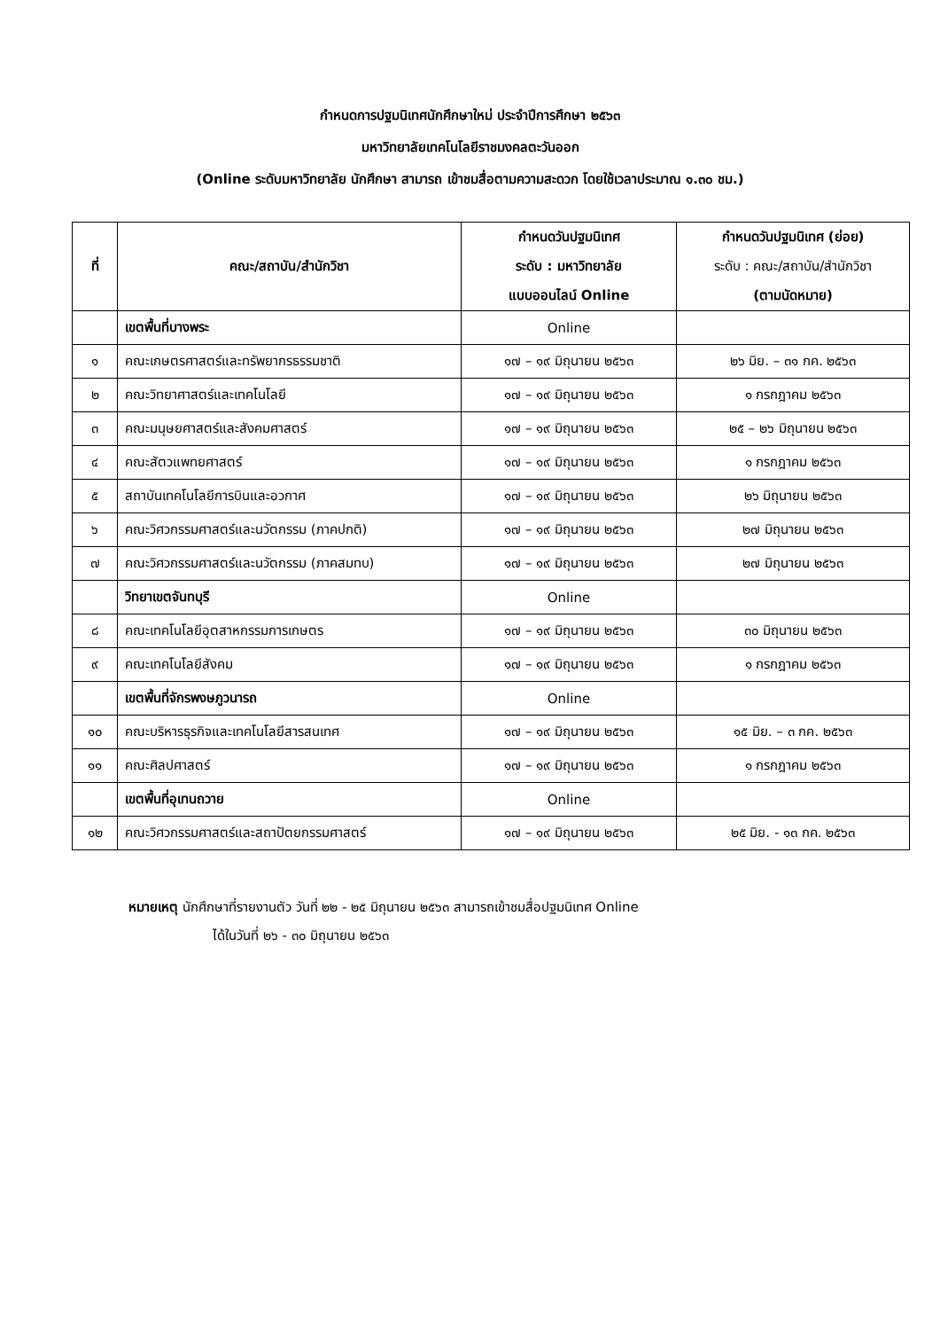กำหนดการปฐมนิเทศนักศึกษาใหม่ ประจำปีการศึกษา ๒๕๖๓
มหาวิทยาลัยเทคโนโลยีราชมงคลตะวันออก
(Online ระดับมหาวิทยาลัย นักศึกษา สามารถ เข้าชมสื่อตามความสะดวก โดยใช้เวลาประมาณ ๑.๓๐ ชม.)
| ที่ | คณะ/สถาบัน/สำนักวิชา | กำหนดวันปฐมนิเทศ ระดับ : มหาวิทยาลัย แบบออนไลน์ Online | กำหนดวันปฐมนิเทศ (ย่อย) ระดับ : คณะ/สถาบัน/สำนักวิชา (ตามนัดหมาย) |
| --- | --- | --- | --- |
| | เขตพื้นที่บางพระ | Online | |
| ๑ | คณะเกษตรศาสตร์และทรัพยากรธรรมชาติ | ๑๗ – ๑๙ มิถุนายน ๒๕๖๓ | ๒๖ มิย. – ๓๑ กค. ๒๕๖๓ |
| ๒ | คณะวิทยาศาสตร์และเทคโนโลยี | ๑๗ – ๑๙ มิถุนายน ๒๕๖๓ | ๑ กรกฎาคม ๒๕๖๓ |
| ๓ | คณะมนุษยศาสตร์และสังคมศาสตร์ | ๑๗ – ๑๙ มิถุนายน ๒๕๖๓ | ๒๕ – ๒๖ มิถุนายน ๒๕๖๓ |
| ๔ | คณะสัตวแพทยศาสตร์ | ๑๗ – ๑๙ มิถุนายน ๒๕๖๓ | ๑ กรกฎาคม ๒๕๖๓ |
| ๕ | สถาบันเทคโนโลยีการบินและอวกาศ | ๑๗ – ๑๙ มิถุนายน ๒๕๖๓ | ๒๖ มิถุนายน ๒๕๖๓ |
| ๖ | คณะวิศวกรรมศาสตร์และนวัตกรรม (ภาคปกติ) | ๑๗ – ๑๙ มิถุนายน ๒๕๖๓ | ๒๗ มิถุนายน ๒๕๖๓ |
| ๗ | คณะวิศวกรรมศาสตร์และนวัตกรรม (ภาคสมทบ) | ๑๗ – ๑๙ มิถุนายน ๒๕๖๓ | ๒๗ มิถุนายน ๒๕๖๓ |
| | วิทยาเขตจันทบุรี | Online | |
| ๘ | คณะเทคโนโลยีอุตสาหกรรมการเกษตร | ๑๗ – ๑๙ มิถุนายน ๒๕๖๓ | ๓๐ มิถุนายน ๒๕๖๓ |
| ๙ | คณะเทคโนโลยีสังคม | ๑๗ – ๑๙ มิถุนายน ๒๕๖๓ | ๑ กรกฎาคม ๒๕๖๓ |
| | เขตพื้นที่จักรพงษภูวนารถ | Online | |
| ๑๐ | คณะบริหารธุรกิจและเทคโนโลยีสารสนเทศ | ๑๗ – ๑๙ มิถุนายน ๒๕๖๓ | ๑๕ มิย. – ๓ กค. ๒๕๖๓ |
| ๑๑ | คณะศิลปศาสตร์ | ๑๗ – ๑๙ มิถุนายน ๒๕๖๓ | ๑ กรกฎาคม ๒๕๖๓ |
| | เขตพื้นที่อุเทนถวาย | Online | |
| ๑๒ | คณะวิศวกรรมศาสตร์และสถาปัตยกรรมศาสตร์ | ๑๗ – ๑๙ มิถุนายน ๒๕๖๓ | ๒๕ มิย. - ๑๓ กค. ๒๕๖๓ |
หมายเหตุ นักศึกษาที่รายงานตัว วันที่ ๒๒ - ๒๕ มิถุนายน ๒๕๖๓ สามารถเข้าชมสื่อปฐมนิเทศ Online
ได้ในวันที่ ๒๖ - ๓๐ มิถุนายน ๒๕๖๓